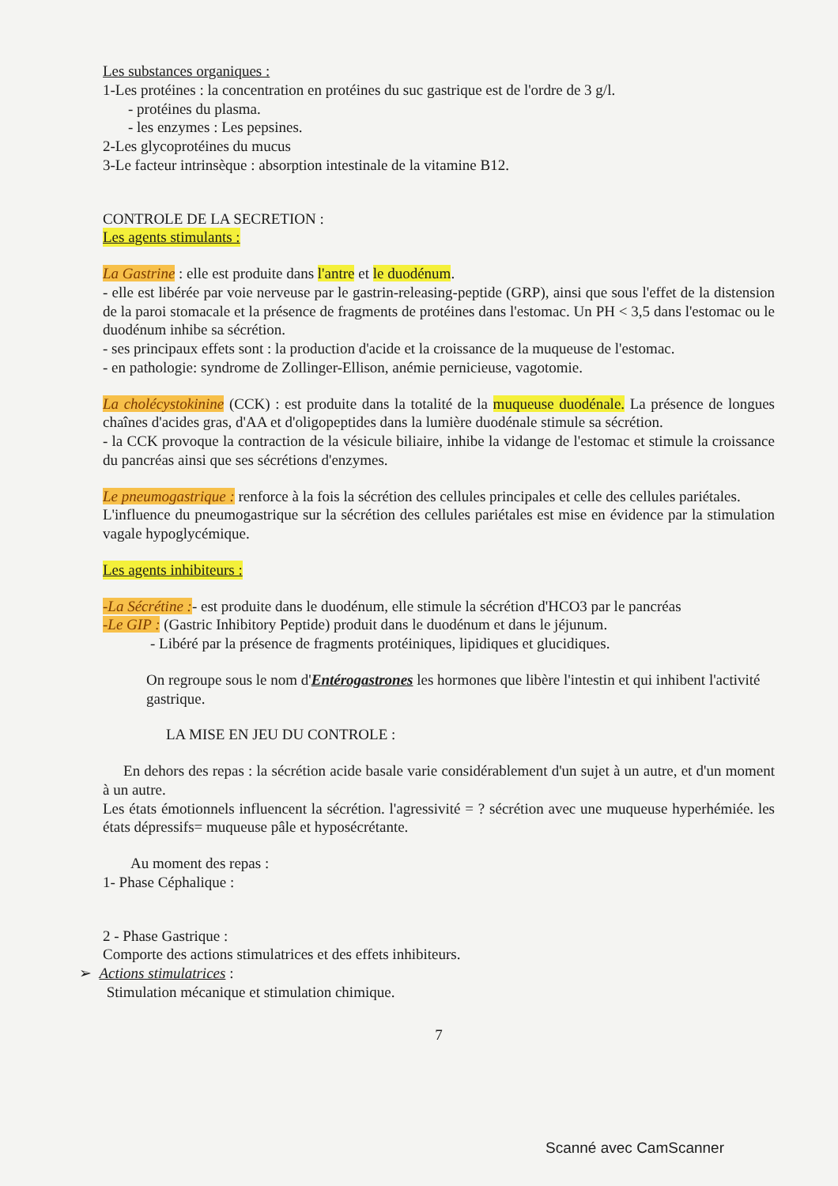Les substances organiques :
1-Les protéines : la concentration en protéines du suc gastrique est de l'ordre de 3 g/l.
- protéines du plasma.
- les enzymes : Les pepsines.
2-Les glycoprotéines du mucus
3-Le facteur intrinsèque : absorption intestinale de la vitamine B12.
CONTROLE DE LA SECRETION :
Les agents stimulants :
La Gastrine : elle est produite dans l'antre et le duodénum.
- elle est libérée par voie nerveuse par le gastrin-releasing-peptide (GRP), ainsi que sous l'effet de la distension de la paroi stomacale et la présence de fragments de protéines dans l'estomac. Un PH < 3,5 dans l'estomac ou le duodénum inhibe sa sécrétion.
- ses principaux effets sont : la production d'acide et la croissance de la muqueuse de l'estomac.
- en pathologie: syndrome de Zollinger-Ellison, anémie pernicieuse, vagotomie.
La cholécystokinine (CCK) : est produite dans la totalité de la muqueuse duodénale. La présence de longues chaînes d'acides gras, d'AA et d'oligopeptides dans la lumière duodénale stimule sa sécrétion.
- la CCK provoque la contraction de la vésicule biliaire, inhibe la vidange de l'estomac et stimule la croissance du pancréas ainsi que ses sécrétions d'enzymes.
Le pneumogastrique : renforce à la fois la sécrétion des cellules principales et celle des cellules pariétales.
L'influence du pneumogastrique sur la sécrétion des cellules pariétales est mise en évidence par la stimulation vagale hypoglycémique.
Les agents inhibiteurs :
-La Sécrétine :- est produite dans le duodénum, elle stimule la sécrétion d'HCO3 par le pancréas
-Le GIP : (Gastric Inhibitory Peptide) produit dans le duodénum et dans le jéjunum.
- Libéré par la présence de fragments protéiniques, lipidiques et glucidiques.
On regroupe sous le nom d'Entérogastrones les hormones que libère l'intestin et qui inhibent l'activité gastrique.
LA MISE EN JEU DU CONTROLE :
En dehors des repas : la sécrétion acide basale varie considérablement d'un sujet à un autre, et d'un moment à un autre.
Les états émotionnels influencent la sécrétion. l'agressivité = ? sécrétion avec une muqueuse hyperhémiée. les états dépressifs= muqueuse pâle et hyposécrétante.
Au moment des repas :
1- Phase Céphalique :
2 - Phase Gastrique :
Comporte des actions stimulatrices et des effets inhibiteurs.
➢ Actions stimulatrices :
Stimulation mécanique et stimulation chimique.
7
Scanné avec CamScanner